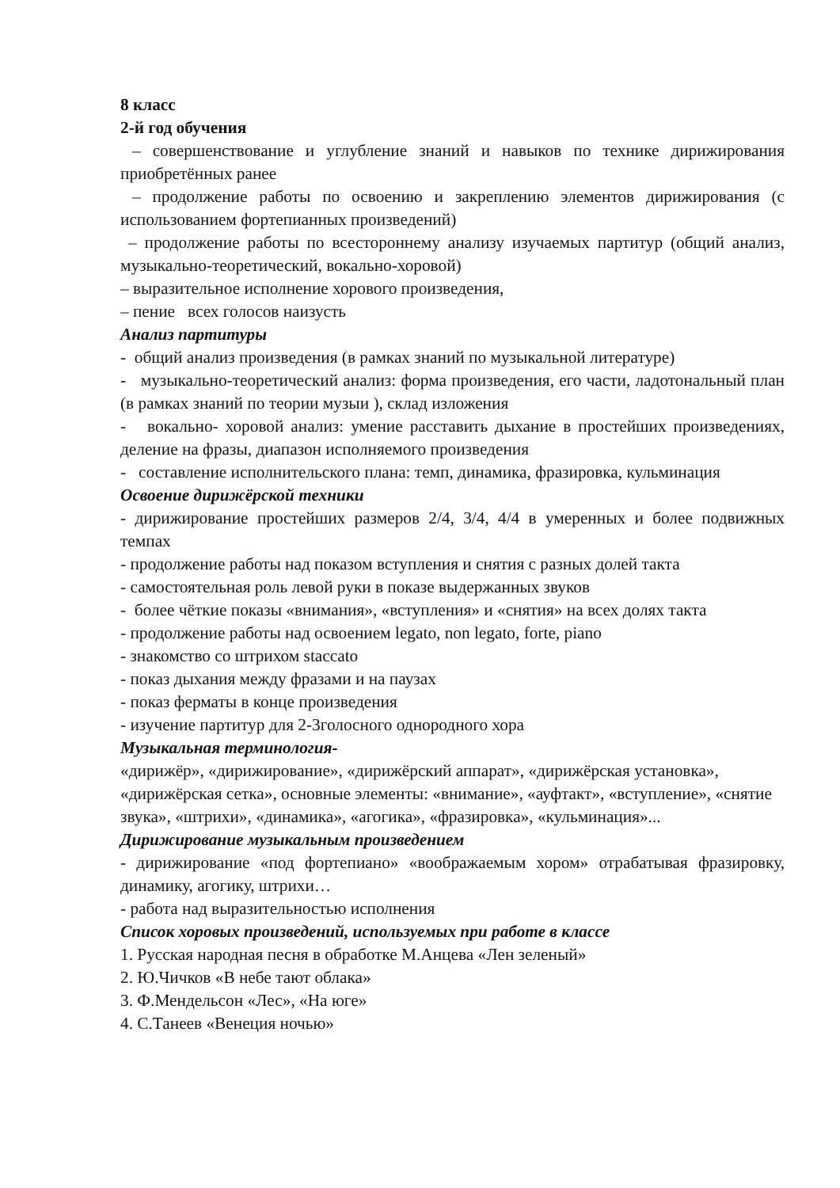8 класс
2-й год обучения
– совершенствование и углубление знаний и навыков по технике дирижирования приобретённых ранее
– продолжение работы по освоению и закреплению элементов дирижирования (с использованием фортепианных произведений)
– продолжение работы по всестороннему анализу изучаемых партитур (общий анализ, музыкально-теоретический, вокально-хоровой)
– выразительное исполнение хорового произведения,
– пение всех голосов наизусть
Анализ партитуры
- общий анализ произведения (в рамках знаний по музыкальной литературе)
- музыкально-теоретический анализ: форма произведения, его части, ладотональный план (в рамках знаний по теории музыи ), склад изложения
- вокально- хоровой анализ: умение расставить дыхание в простейших произведениях, деление на фразы, диапазон исполняемого произведения
- составление исполнительского плана: темп, динамика, фразировка, кульминация
Освоение дирижёрской техники
- дирижирование простейших размеров 2/4, 3/4, 4/4 в умеренных и более подвижных темпах
- продолжение работы над показом вступления и снятия с разных долей такта
- самостоятельная роль левой руки в показе выдержанных звуков
- более чёткие показы «внимания», «вступления» и «снятия» на всех долях такта
- продолжение работы над освоением legato, non legato, forte, piano
- знакомство со штрихом staccato
- показ дыхания между фразами и на паузах
- показ ферматы в конце произведения
- изучение партитур для 2-3голосного однородного хора
Музыкальная терминология-
«дирижёр», «дирижирование», «дирижёрский аппарат», «дирижёрская установка», «дирижёрская сетка», основные элементы: «внимание», «ауфтакт», «вступление», «снятие звука», «штрихи», «динамика», «агогика», «фразировка», «кульминация»...
Дирижирование музыкальным произведением
- дирижирование «под фортепиано» «воображаемым хором» отрабатывая фразировку, динамику, агогику, штрихи…
- работа над выразительностью исполнения
Список хоровых произведений, используемых при работе в классе
1. Русская народная песня в обработке М.Анцева «Лен зеленый»
2. Ю.Чичков «В небе тают облака»
3. Ф.Мендельсон «Лес», «На юге»
4. С.Танеев «Венеция ночью»